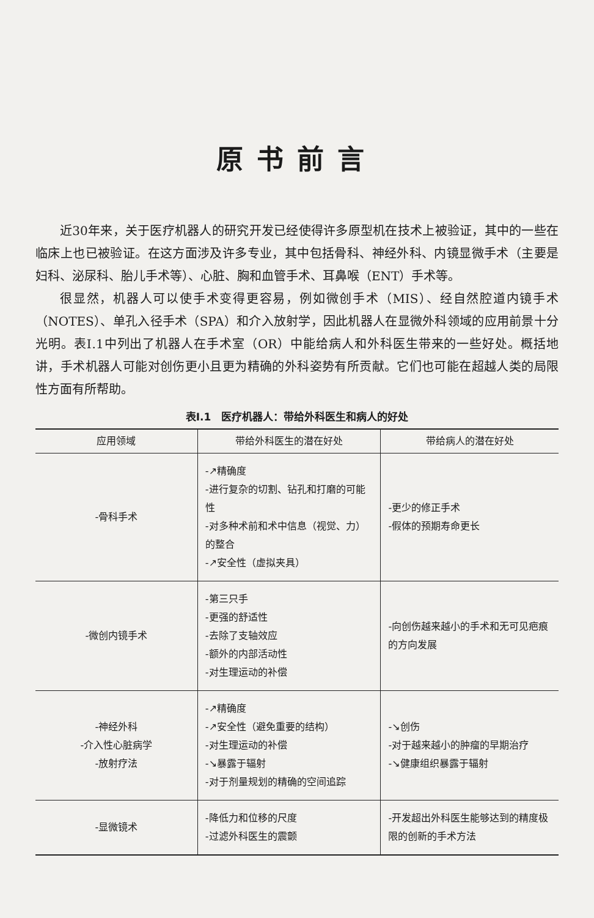原书前言
近30年来，关于医疗机器人的研究开发已经使得许多原型机在技术上被验证，其中的一些在临床上也已被验证。在这方面涉及许多专业，其中包括骨科、神经外科、内镜显微手术（主要是妇科、泌尿科、胎儿手术等）、心脏、胸和血管手术、耳鼻喉（ENT）手术等。
很显然，机器人可以使手术变得更容易，例如微创手术（MIS）、经自然腔道内镜手术（NOTES）、单孔入径手术（SPA）和介入放射学，因此机器人在显微外科领域的应用前景十分光明。表Ⅰ.1中列出了机器人在手术室（OR）中能给病人和外科医生带来的一些好处。概括地讲，手术机器人可能对创伤更小且更为精确的外科姿势有所贡献。它们也可能在超越人类的局限性方面有所帮助。
表Ⅰ.1　医疗机器人：带给外科医生和病人的好处
| 应用领域 | 带给外科医生的潜在好处 | 带给病人的潜在好处 |
| --- | --- | --- |
| -骨科手术 | -↗精确度 -进行复杂的切割、钻孔和打磨的可能性 -对多种术前和术中信息（视觉、力）的整合 -↗安全性（虚拟夹具） | -更少的修正手术 -假体的预期寿命更长 |
| -微创内镜手术 | -第三只手 -更强的舒适性 -去除了支轴效应 -额外的内部活动性 -对生理运动的补偿 | -向创伤越来越小的手术和无可见疤痕的方向发展 |
| -神经外科 -介入性心脏病学 -放射疗法 | -↗精确度 -↗安全性（避免重要的结构） -对生理运动的补偿 -↘暴露于辐射 -对于剂量规划的精确的空间追踪 | -↘创伤 -对于越来越小的肿瘤的早期治疗 -↘健康组织暴露于辐射 |
| -显微镜术 | -降低力和位移的尺度 -过滤外科医生的震颤 | -开发超出外科医生能够达到的精度极限的创新的手术方法 |